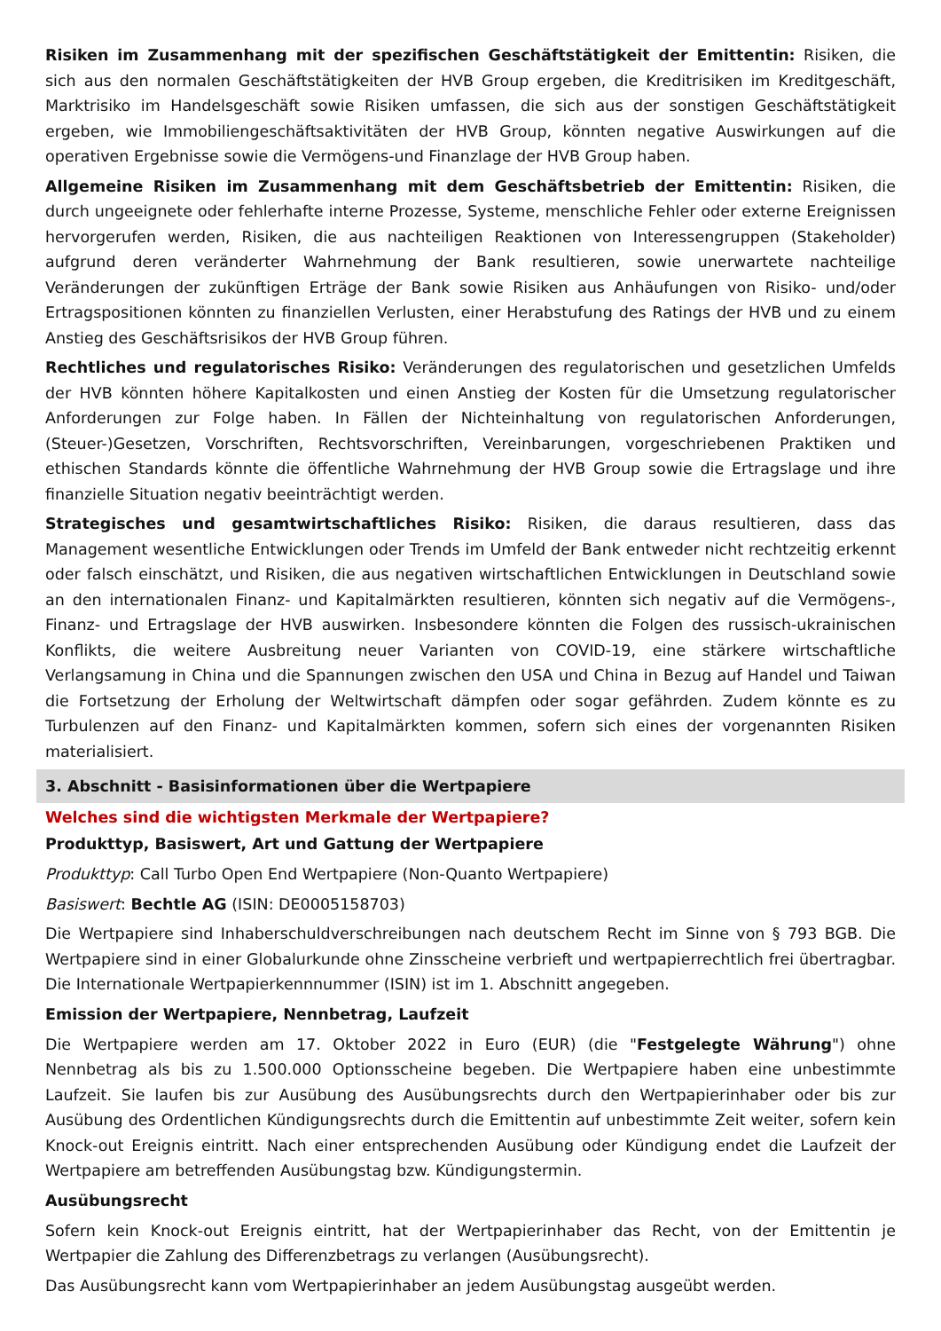Risiken im Zusammenhang mit der spezifischen Geschäftstätigkeit der Emittentin: Risiken, die sich aus den normalen Geschäftstätigkeiten der HVB Group ergeben, die Kreditrisiken im Kreditgeschäft, Marktrisiko im Handelsgeschäft sowie Risiken umfassen, die sich aus der sonstigen Geschäftstätigkeit ergeben, wie Immobiliengeschäftsaktivitäten der HVB Group, könnten negative Auswirkungen auf die operativen Ergebnisse sowie die Vermögens-und Finanzlage der HVB Group haben.
Allgemeine Risiken im Zusammenhang mit dem Geschäftsbetrieb der Emittentin: Risiken, die durch ungeeignete oder fehlerhafte interne Prozesse, Systeme, menschliche Fehler oder externe Ereignissen hervorgerufen werden, Risiken, die aus nachteiligen Reaktionen von Interessengruppen (Stakeholder) aufgrund deren veränderter Wahrnehmung der Bank resultieren, sowie unerwartete nachteilige Veränderungen der zukünftigen Erträge der Bank sowie Risiken aus Anhäufungen von Risiko- und/oder Ertragspositionen könnten zu finanziellen Verlusten, einer Herabstufung des Ratings der HVB und zu einem Anstieg des Geschäftsrisikos der HVB Group führen.
Rechtliches und regulatorisches Risiko: Veränderungen des regulatorischen und gesetzlichen Umfelds der HVB könnten höhere Kapitalkosten und einen Anstieg der Kosten für die Umsetzung regulatorischer Anforderungen zur Folge haben. In Fällen der Nichteinhaltung von regulatorischen Anforderungen, (Steuer-)Gesetzen, Vorschriften, Rechtsvorschriften, Vereinbarungen, vorgeschriebenen Praktiken und ethischen Standards könnte die öffentliche Wahrnehmung der HVB Group sowie die Ertragslage und ihre finanzielle Situation negativ beeinträchtigt werden.
Strategisches und gesamtwirtschaftliches Risiko: Risiken, die daraus resultieren, dass das Management wesentliche Entwicklungen oder Trends im Umfeld der Bank entweder nicht rechtzeitig erkennt oder falsch einschätzt, und Risiken, die aus negativen wirtschaftlichen Entwicklungen in Deutschland sowie an den internationalen Finanz- und Kapitalmärkten resultieren, könnten sich negativ auf die Vermögens-, Finanz- und Ertragslage der HVB auswirken. Insbesondere könnten die Folgen des russisch-ukrainischen Konflikts, die weitere Ausbreitung neuer Varianten von COVID-19, eine stärkere wirtschaftliche Verlangsamung in China und die Spannungen zwischen den USA und China in Bezug auf Handel und Taiwan die Fortsetzung der Erholung der Weltwirtschaft dämpfen oder sogar gefährden. Zudem könnte es zu Turbulenzen auf den Finanz- und Kapitalmärkten kommen, sofern sich eines der vorgenannten Risiken materialisiert.
3. Abschnitt - Basisinformationen über die Wertpapiere
Welches sind die wichtigsten Merkmale der Wertpapiere?
Produkttyp, Basiswert, Art und Gattung der Wertpapiere
Produkttyp: Call Turbo Open End Wertpapiere (Non-Quanto Wertpapiere)
Basiswert: Bechtle AG (ISIN: DE0005158703)
Die Wertpapiere sind Inhaberschuldverschreibungen nach deutschem Recht im Sinne von § 793 BGB. Die Wertpapiere sind in einer Globalurkunde ohne Zinsscheine verbrieft und wertpapierrechtlich frei übertragbar. Die Internationale Wertpapierkennnummer (ISIN) ist im 1. Abschnitt angegeben.
Emission der Wertpapiere, Nennbetrag, Laufzeit
Die Wertpapiere werden am 17. Oktober 2022 in Euro (EUR) (die "Festgelegte Währung") ohne Nennbetrag als bis zu 1.500.000 Optionsscheine begeben. Die Wertpapiere haben eine unbestimmte Laufzeit. Sie laufen bis zur Ausübung des Ausübungsrechts durch den Wertpapierinhaber oder bis zur Ausübung des Ordentlichen Kündigungsrechts durch die Emittentin auf unbestimmte Zeit weiter, sofern kein Knock-out Ereignis eintritt. Nach einer entsprechenden Ausübung oder Kündigung endet die Laufzeit der Wertpapiere am betreffenden Ausübungstag bzw. Kündigungstermin.
Ausübungsrecht
Sofern kein Knock-out Ereignis eintritt, hat der Wertpapierinhaber das Recht, von der Emittentin je Wertpapier die Zahlung des Differenzbetrags zu verlangen (Ausübungsrecht).
Das Ausübungsrecht kann vom Wertpapierinhaber an jedem Ausübungstag ausgeübt werden.